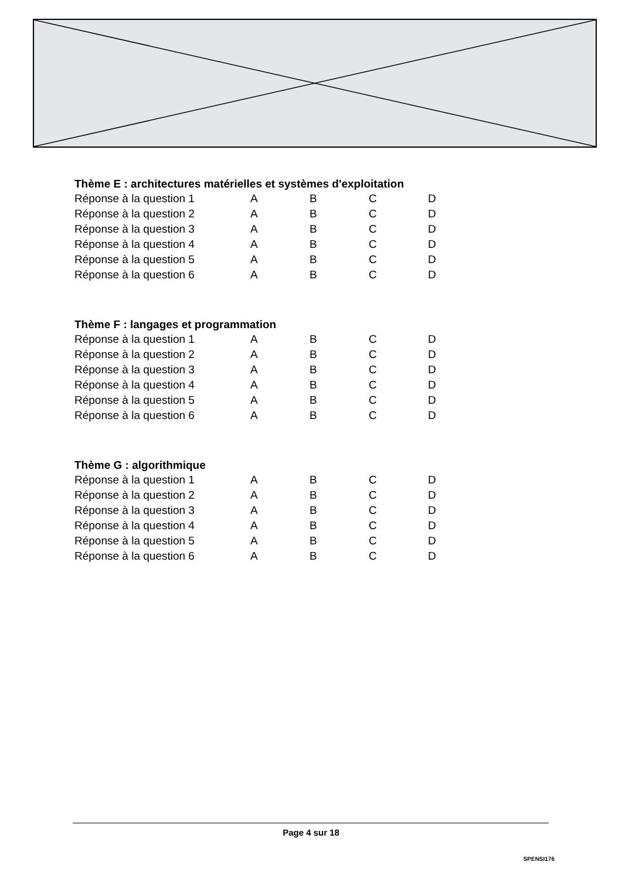Thème E : architectures matérielles et systèmes d'exploitation
| Réponse à la question 1 | A | B | C | D |
| Réponse à la question 2 | A | B | C | D |
| Réponse à la question 3 | A | B | C | D |
| Réponse à la question 4 | A | B | C | D |
| Réponse à la question 5 | A | B | C | D |
| Réponse à la question 6 | A | B | C | D |
Thème F : langages et programmation
| Réponse à la question 1 | A | B | C | D |
| Réponse à la question 2 | A | B | C | D |
| Réponse à la question 3 | A | B | C | D |
| Réponse à la question 4 | A | B | C | D |
| Réponse à la question 5 | A | B | C | D |
| Réponse à la question 6 | A | B | C | D |
Thème G : algorithmique
| Réponse à la question 1 | A | B | C | D |
| Réponse à la question 2 | A | B | C | D |
| Réponse à la question 3 | A | B | C | D |
| Réponse à la question 4 | A | B | C | D |
| Réponse à la question 5 | A | B | C | D |
| Réponse à la question 6 | A | B | C | D |
Page 4 sur 18
SPENSI176